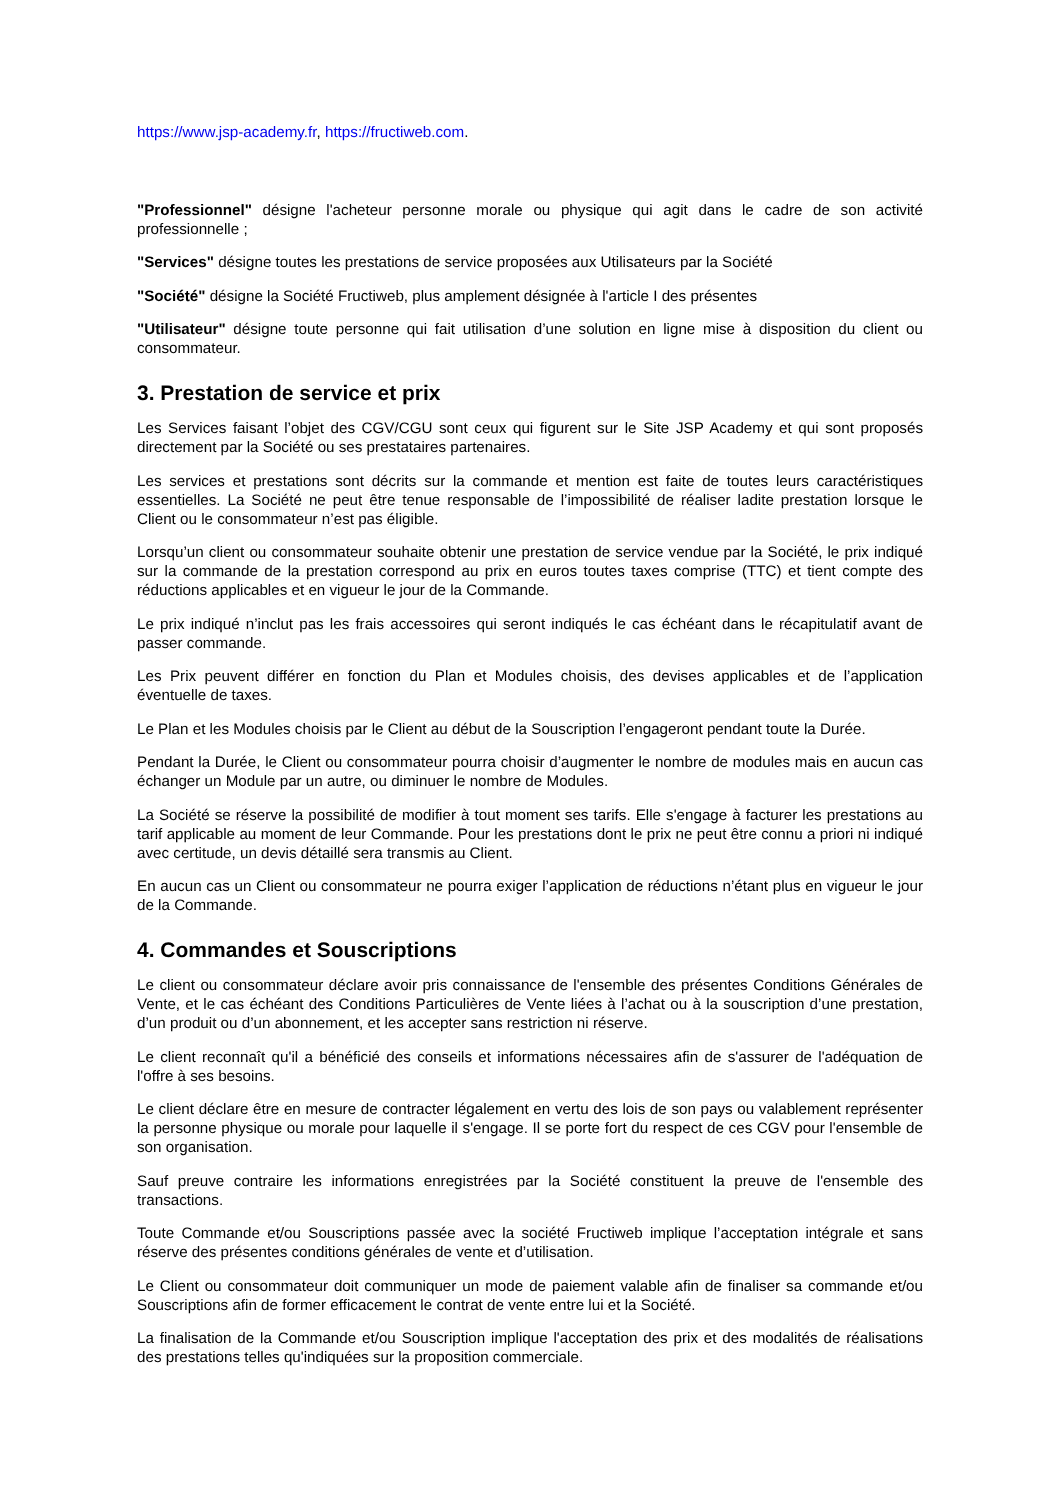https://www.jsp-academy.fr, https://fructiweb.com.
"Professionnel" désigne l'acheteur personne morale ou physique qui agit dans le cadre de son activité professionnelle ;
"Services" désigne toutes les prestations de service proposées aux Utilisateurs par la Société
"Société" désigne la Société Fructiweb, plus amplement désignée à l'article I des présentes
"Utilisateur" désigne toute personne qui fait utilisation d’une solution en ligne mise à disposition du client ou consommateur.
3. Prestation de service et prix
Les Services faisant l’objet des CGV/CGU sont ceux qui figurent sur le Site JSP Academy et qui sont proposés directement par la Société ou ses prestataires partenaires.
Les services et prestations sont décrits sur la commande et mention est faite de toutes leurs caractéristiques essentielles. La Société ne peut être tenue responsable de l’impossibilité de réaliser ladite prestation lorsque le Client ou le consommateur n’est pas éligible.
Lorsqu’un client ou consommateur souhaite obtenir une prestation de service vendue par la Société, le prix indiqué sur la commande de la prestation correspond au prix en euros toutes taxes comprise (TTC) et tient compte des réductions applicables et en vigueur le jour de la Commande.
Le prix indiqué n’inclut pas les frais accessoires qui seront indiqués le cas échéant dans le récapitulatif avant de passer commande.
Les Prix peuvent différer en fonction du Plan et Modules choisis, des devises applicables et de l’application éventuelle de taxes.
Le Plan et les Modules choisis par le Client au début de la Souscription l’engageront pendant toute la Durée.
Pendant la Durée, le Client ou consommateur pourra choisir d’augmenter le nombre de modules mais en aucun cas échanger un Module par un autre, ou diminuer le nombre de Modules.
La Société se réserve la possibilité de modifier à tout moment ses tarifs. Elle s'engage à facturer les prestations au tarif applicable au moment de leur Commande. Pour les prestations dont le prix ne peut être connu a priori ni indiqué avec certitude, un devis détaillé sera transmis au Client.
En aucun cas un Client ou consommateur ne pourra exiger l’application de réductions n’étant plus en vigueur le jour de la Commande.
4. Commandes et Souscriptions
Le client ou consommateur déclare avoir pris connaissance de l'ensemble des présentes Conditions Générales de Vente, et le cas échéant des Conditions Particulières de Vente liées à l’achat ou à la souscription d’une prestation, d’un produit ou d’un abonnement, et les accepter sans restriction ni réserve.
Le client reconnaît qu'il a bénéficié des conseils et informations nécessaires afin de s'assurer de l'adéquation de l'offre à ses besoins.
Le client déclare être en mesure de contracter légalement en vertu des lois de son pays ou valablement représenter la personne physique ou morale pour laquelle il s'engage. Il se porte fort du respect de ces CGV pour l'ensemble de son organisation.
Sauf preuve contraire les informations enregistrées par la Société constituent la preuve de l'ensemble des transactions.
Toute Commande et/ou Souscriptions passée avec la société Fructiweb implique l’acceptation intégrale et sans réserve des présentes conditions générales de vente et d’utilisation.
Le Client ou consommateur doit communiquer un mode de paiement valable afin de finaliser sa commande et/ou Souscriptions afin de former efficacement le contrat de vente entre lui et la Société.
La finalisation de la Commande et/ou Souscription implique l'acceptation des prix et des modalités de réalisations des prestations telles qu'indiquées sur la proposition commerciale.